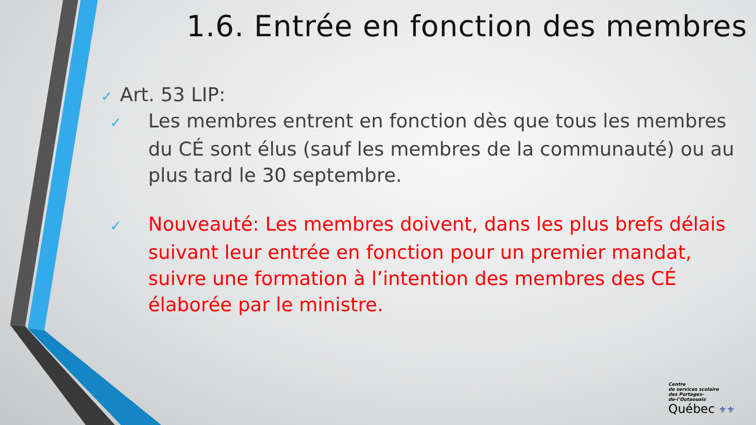1.6. Entrée en fonction des membres
✓ Art. 53 LIP:
✓ Les membres entrent en fonction dès que tous les membres du CÉ sont élus (sauf les membres de la communauté) ou au plus tard le 30 septembre.
✓ Nouveauté: Les membres doivent, dans les plus brefs délais suivant leur entrée en fonction pour un premier mandat, suivre une formation à l’intention des membres des CÉ élaborée par le ministre.
Centre
de services scolaire
des Portages-
de-l’Outaouais
Québec ⚜⚜